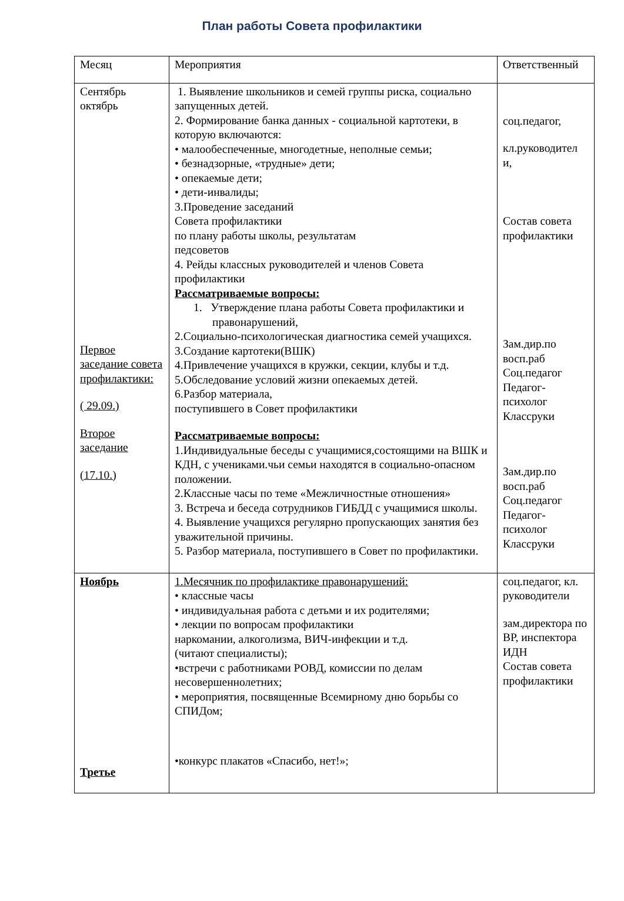План работы Совета профилактики
| Месяц | Мероприятия | Ответственный |
| Сентябрь октябрь Первое заседание совета профилактики: ( 29.09.) Второе заседание (17.10.) | 1. Выявление школьников и семей группы риска, социально запущенных детей. 2. Формирование банка данных - социальной картотеки, в которую включаются: • малообеспеченные, многодетные, неполные семьи; • безнадзорные, «трудные» дети; • опекаемые дети; • дети-инвалиды; 3.Проведение заседаний Совета профилактики по плану работы школы, результатам педсоветов 4. Рейды классных руководителей и членов Совета профилактики Рассматриваемые вопросы: 1. Утверждение плана работы Совета профилактики и правонарушений, 2.Социально-психологическая диагностика семей учащихся. 3.Создание картотеки(ВШК) 4.Привлечение учащихся в кружки, секции, клубы и т.д. 5.Обследование условий жизни опекаемых детей. 6.Разбор материала, поступившего в Совет профилактики Рассматриваемые вопросы: 1.Индивидуальные беседы с учащимися,состоящими на ВШК и КДН, с учениками.чьи семьи находятся в социально-опасном положении. 2.Классные часы по теме «Межличностные отношения» 3. Встреча и беседа сотрудников ГИБДД с учащимися школы. 4. Выявление учащихся регулярно пропускающих занятия без уважительной причины. 5. Разбор материала, поступившего в Совет по профилактики. | соц.педагог, кл.руководител и, Состав совета профилактики Зам.дир.по восп.раб Соц.педагог Педагог-психолог Классруки Зам.дир.по восп.раб Соц.педагог Педагог-психолог Классруки |
| Ноябрь Третье | 1.Месячник по профилактике правонарушений: • классные часы • индивидуальная работа с детьми и их родителями; • лекции по вопросам профилактики наркомании, алкоголизма, ВИЧ-инфекции и т.д. (читают специалисты); •встречи с работниками РОВД, комиссии по делам несовершеннолетних; • мероприятия, посвященные Всемирному дню борьбы со СПИДом; •конкурс плакатов «Спасибо, нет!»; | соц.педагог, кл. руководители зам.директора по ВР, инспектора ИДН Состав совета профилактики |